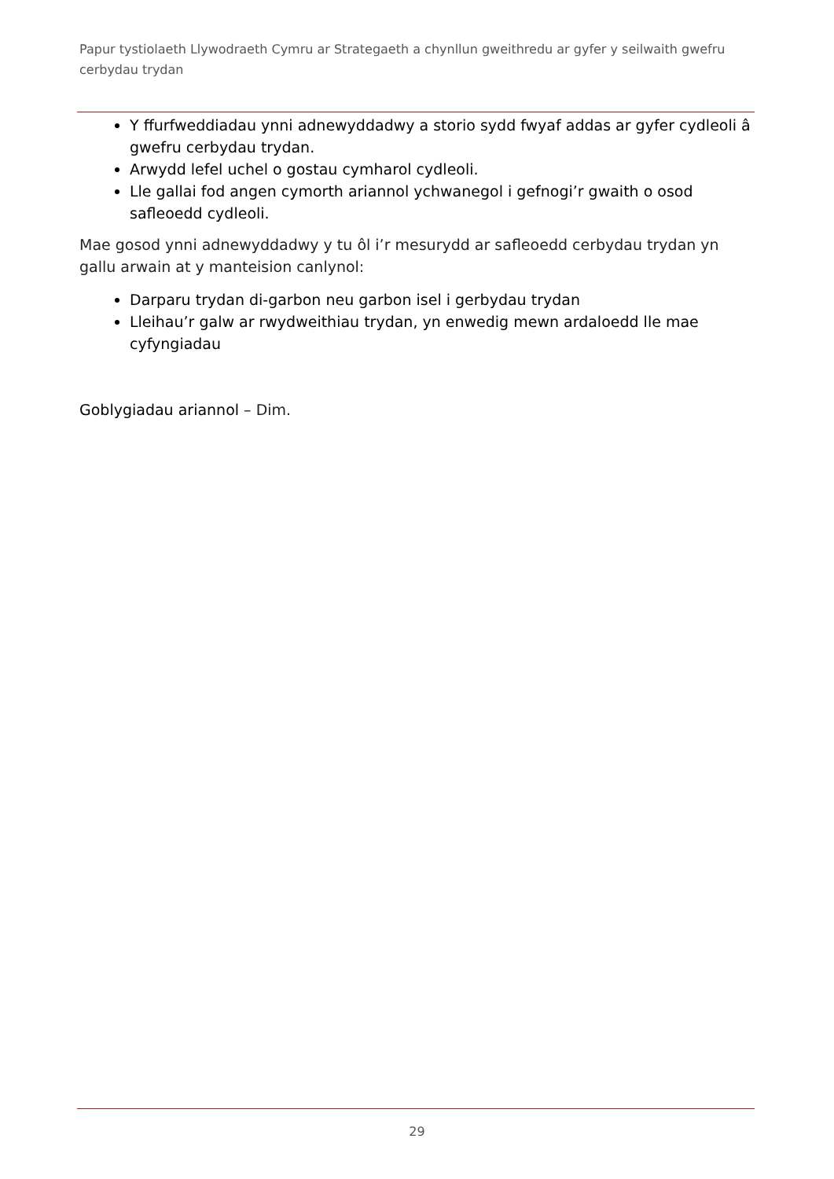Papur tystiolaeth Llywodraeth Cymru ar Strategaeth a chynllun gweithredu ar gyfer y seilwaith gwefru cerbydau trydan
Y ffurfweddiadau ynni adnewyddadwy a storio sydd fwyaf addas ar gyfer cydleoli â gwefru cerbydau trydan.
Arwydd lefel uchel o gostau cymharol cydleoli.
Lle gallai fod angen cymorth ariannol ychwanegol i gefnogi’r gwaith o osod safleoedd cydleoli.
Mae gosod ynni adnewyddadwy y tu ôl i’r mesurydd ar safleoedd cerbydau trydan yn gallu arwain at y manteision canlynol:
Darparu trydan di-garbon neu garbon isel i gerbydau trydan
Lleihau’r galw ar rwydweithiau trydan, yn enwedig mewn ardaloedd lle mae cyfyngiadau
Goblygiadau ariannol – Dim.
29